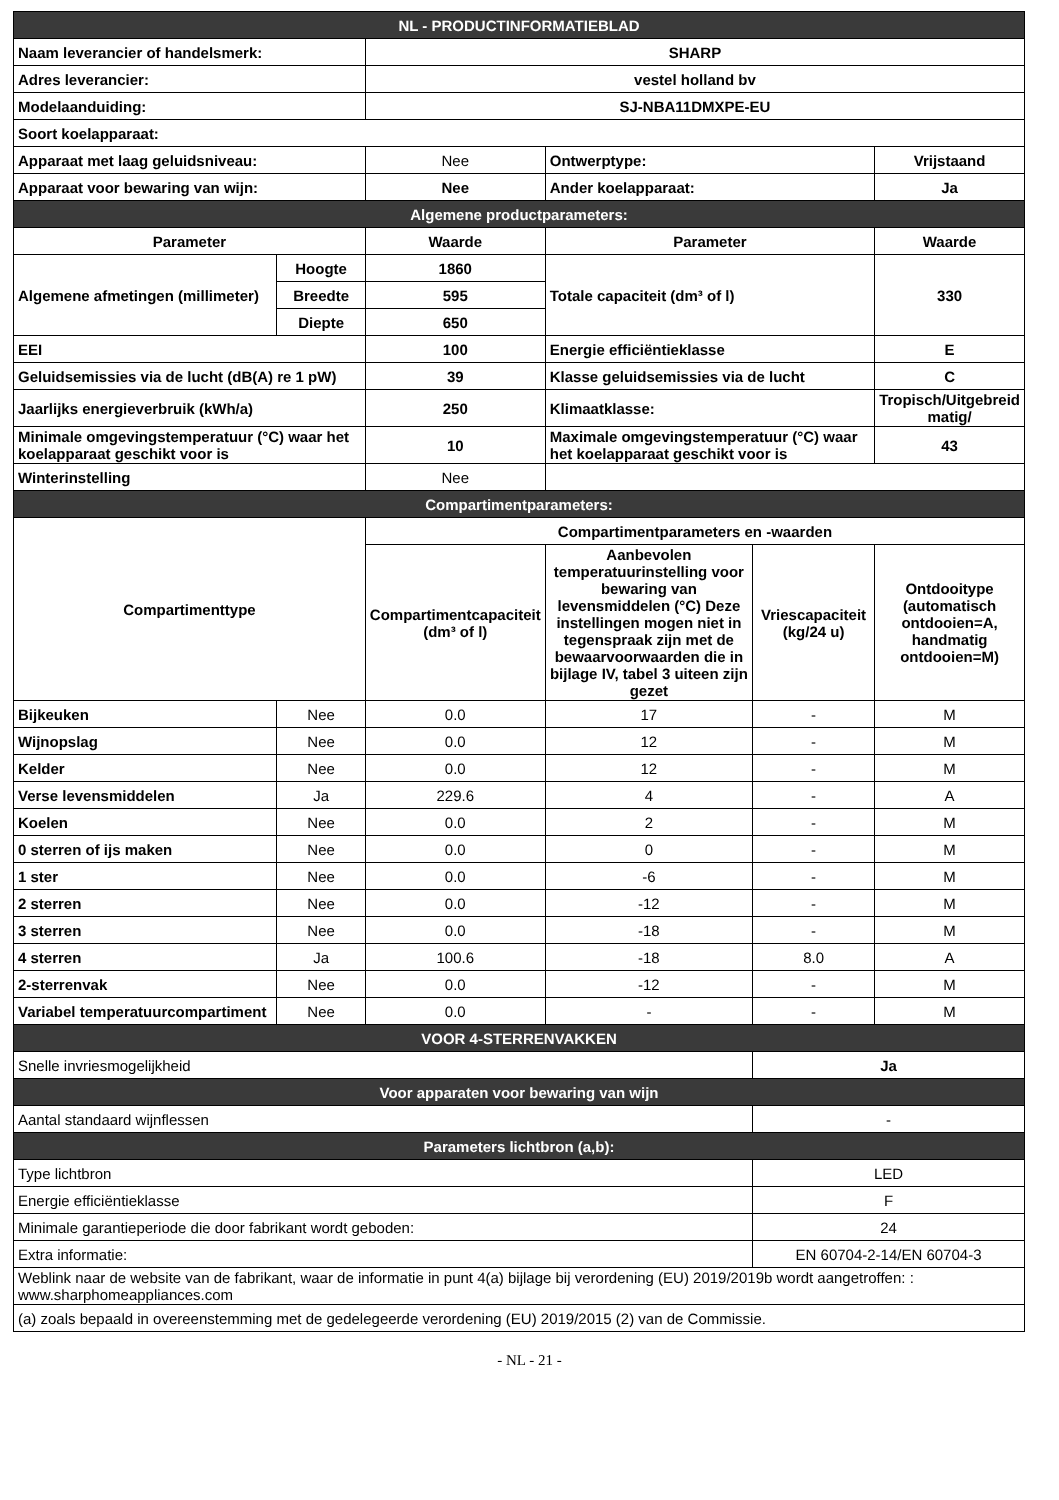| NL - PRODUCTINFORMATIEBLAD | | | | | |
| Naam leverancier of handelsmerk: | | SHARP | | | |
| Adres leverancier: | | vestel holland bv | | | |
| Modelaanduiding: | | SJ-NBA11DMXPE-EU | | | |
| Soort koelapparaat: | | | | | |
| Apparaat met laag geluidsniveau: | | Nee | Ontwerptype: | | Vrijstaand |
| Apparaat voor bewaring van wijn: | | Nee | Ander koelapparaat: | | Ja |
| Algemene productparameters: | | | | | |
| Parameter | | Waarde | Parameter | | Waarde |
| Algemene afmetingen (millimeter) | Hoogte | 1860 | Totale capaciteit (dm³ of l) | | 330 |
| | Breedte | 595 | | | |
| | Diepte | 650 | | | |
| EEI | | 100 | Energie efficiëntieklasse | | E |
| Geluidsemissies via de lucht (dB(A) re 1 pW) | | 39 | Klasse geluidsemissies via de lucht | | C |
| Jaarlijks energieverbruik (kWh/a) | | 250 | Klimaatklasse: | | Tropisch/Uitgebreid matig/ |
| Minimale omgevingstemperatuur (°C) waar het koelapparaat geschikt voor is | | 10 | Maximale omgevingstemperatuur (°C) waar het koelapparaat geschikt voor is | | 43 |
| Winterinstelling | | Nee | | | |
| Compartimentparameters: | | | | | |
| Compartimenttype | | Compartimentparameters en -waarden | | | |
| | | Compartimentcapaciteit (dm³ of l) | Aanbevolen temperatuurinstelling voor bewaring van levensmiddelen (°C) Deze instellingen mogen niet in tegenspraak zijn met de bewaarvoorwaarden die in bijlage IV, tabel 3 uiteen zijn gezet | Vriescapaciteit (kg/24 u) | Ontdooitype (automatisch ontdooien=A, handmatig ontdooien=M) |
| Bijkeuken | Nee | 0.0 | 17 | - | M |
| Wijnopslag | Nee | 0.0 | 12 | - | M |
| Kelder | Nee | 0.0 | 12 | - | M |
| Verse levensmiddelen | Ja | 229.6 | 4 | - | A |
| Koelen | Nee | 0.0 | 2 | - | M |
| 0 sterren of ijs maken | Nee | 0.0 | 0 | - | M |
| 1 ster | Nee | 0.0 | -6 | - | M |
| 2 sterren | Nee | 0.0 | -12 | - | M |
| 3 sterren | Nee | 0.0 | -18 | - | M |
| 4 sterren | Ja | 100.6 | -18 | 8.0 | A |
| 2-sterrenvak | Nee | 0.0 | -12 | - | M |
| Variabel temperatuurcompartiment | Nee | 0.0 | - | - | M |
| VOOR 4-STERRENVAKKEN | | | | | |
| Snelle invriesmogelijkheid | | | | Ja | |
| Voor apparaten voor bewaring van wijn | | | | | |
| Aantal standaard wijnflessen | | | | - | |
| Parameters lichtbron (a,b): | | | | | |
| Type lichtbron | | | | LED | |
| Energie efficiëntieklasse | | | | F | |
| Minimale garantieperiode die door fabrikant wordt geboden: | | | | 24 | |
| Extra informatie: | | | | EN 60704-2-14/EN 60704-3 | |
| Weblink naar de website van de fabrikant, waar de informatie in punt 4(a) bijlage bij verordening (EU) 2019/2019b wordt aangetroffen: : www.sharphomeappliances.com | | | | | |
| (a) zoals bepaald in overeenstemming met de gedelegeerde verordening (EU) 2019/2015 (2) van de Commissie. | | | | | |
- NL - 21 -